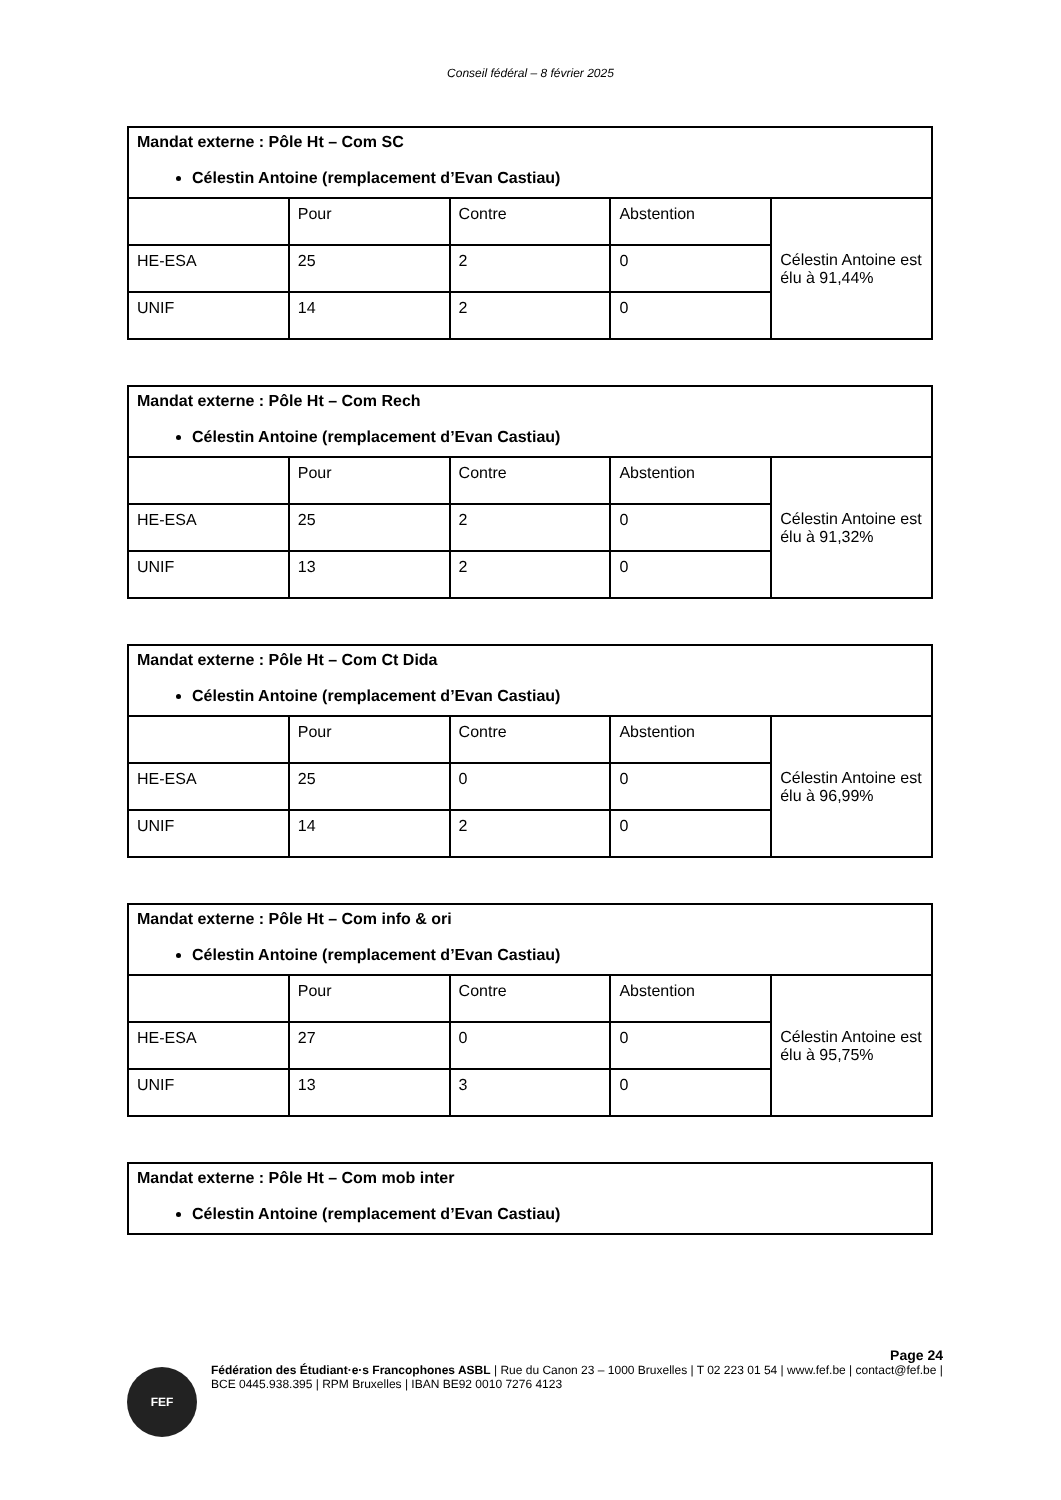Conseil fédéral – 8 février 2025
| Mandat externe : Pôle Ht – Com SC Célestin Antoine (remplacement d’Evan Castiau) | | | | |
| | Pour | Contre | Abstention | Célestin Antoine est élu à 91,44% |
| HE-ESA | 25 | 2 | 0 | |
| UNIF | 14 | 2 | 0 | |
| Mandat externe : Pôle Ht – Com Rech Célestin Antoine (remplacement d’Evan Castiau) | | | | |
| | Pour | Contre | Abstention | Célestin Antoine est élu à 91,32% |
| HE-ESA | 25 | 2 | 0 | |
| UNIF | 13 | 2 | 0 | |
| Mandat externe : Pôle Ht – Com Ct Dida Célestin Antoine (remplacement d’Evan Castiau) | | | | |
| | Pour | Contre | Abstention | Célestin Antoine est élu à 96,99% |
| HE-ESA | 25 | 0 | 0 | |
| UNIF | 14 | 2 | 0 | |
| Mandat externe : Pôle Ht – Com info & ori Célestin Antoine (remplacement d’Evan Castiau) | | | | |
| | Pour | Contre | Abstention | Célestin Antoine est élu à 95,75% |
| HE-ESA | 27 | 0 | 0 | |
| UNIF | 13 | 3 | 0 | |
| Mandat externe : Pôle Ht – Com mob inter Célestin Antoine (remplacement d’Evan Castiau) |
Page 24
FEF
Fédération des Étudiant·e·s Francophones ASBL | Rue du Canon 23 – 1000 Bruxelles | T 02 223 01 54 | www.fef.be | contact@fef.be | BCE 0445.938.395 | RPM Bruxelles | IBAN BE92 0010 7276 4123